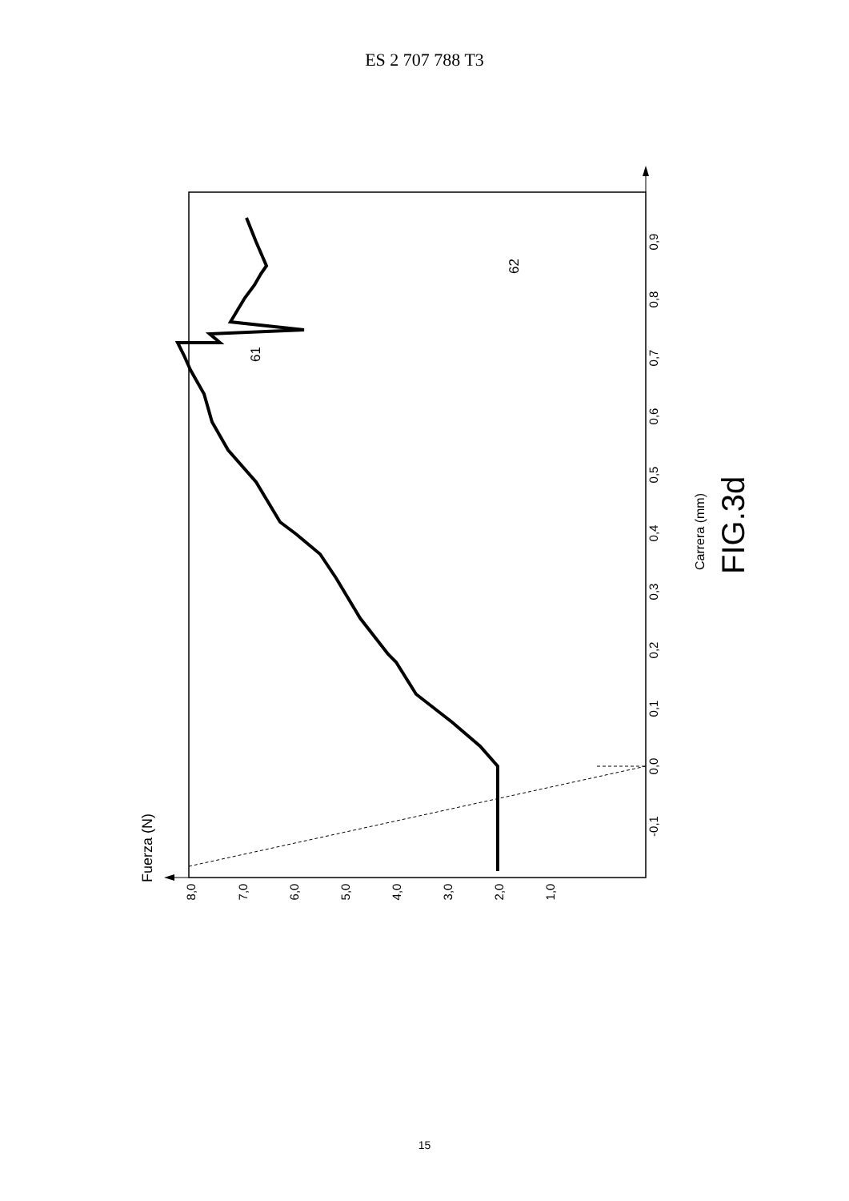ES 2 707 788 T3
8,0
7,0
6,0
5,0
4,0
3,0
2,0
1,0
0,0
-0,1
0,0
0,1
0,2
0,3
0,4
0,5
0,6
0,7
0,8
0,9
Fuerza (N)
Carrera (mm)
FIG.3d
61
62
15